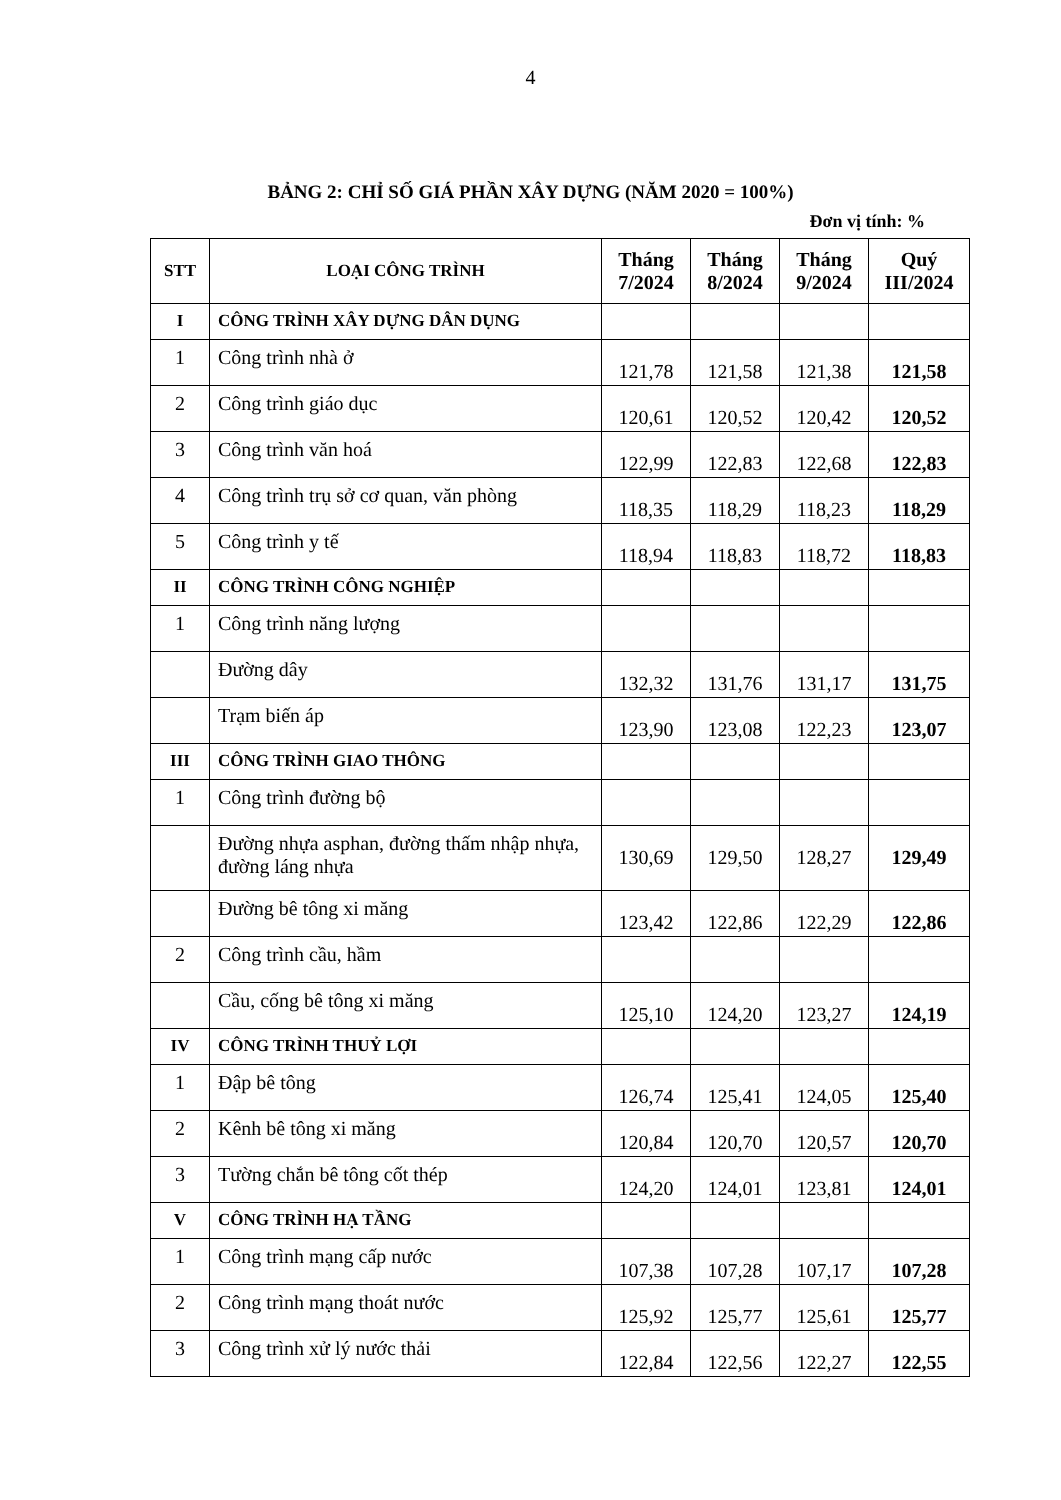4
BẢNG 2: CHỈ SỐ GIÁ PHẦN XÂY DỰNG (NĂM 2020 = 100%)
Đơn vị tính: %
| STT | LOẠI CÔNG TRÌNH | Tháng 7/2024 | Tháng 8/2024 | Tháng 9/2024 | Quý III/2024 |
| --- | --- | --- | --- | --- | --- |
| I | CÔNG TRÌNH XÂY DỰNG DÂN DỤNG | | | | |
| 1 | Công trình nhà ở | 121,78 | 121,58 | 121,38 | 121,58 |
| 2 | Công trình giáo dục | 120,61 | 120,52 | 120,42 | 120,52 |
| 3 | Công trình văn hoá | 122,99 | 122,83 | 122,68 | 122,83 |
| 4 | Công trình trụ sở cơ quan, văn phòng | 118,35 | 118,29 | 118,23 | 118,29 |
| 5 | Công trình y tế | 118,94 | 118,83 | 118,72 | 118,83 |
| II | CÔNG TRÌNH CÔNG NGHIỆP | | | | |
| 1 | Công trình năng lượng | | | | |
| | Đường dây | 132,32 | 131,76 | 131,17 | 131,75 |
| | Trạm biến áp | 123,90 | 123,08 | 122,23 | 123,07 |
| III | CÔNG TRÌNH GIAO THÔNG | | | | |
| 1 | Công trình đường bộ | | | | |
| | Đường nhựa asphan, đường thấm nhập nhựa, đường láng nhựa | 130,69 | 129,50 | 128,27 | 129,49 |
| | Đường bê tông xi măng | 123,42 | 122,86 | 122,29 | 122,86 |
| 2 | Công trình cầu, hầm | | | | |
| | Cầu, cống bê tông xi măng | 125,10 | 124,20 | 123,27 | 124,19 |
| IV | CÔNG TRÌNH THUỶ LỢI | | | | |
| 1 | Đập bê tông | 126,74 | 125,41 | 124,05 | 125,40 |
| 2 | Kênh bê tông xi măng | 120,84 | 120,70 | 120,57 | 120,70 |
| 3 | Tường chắn bê tông cốt thép | 124,20 | 124,01 | 123,81 | 124,01 |
| V | CÔNG TRÌNH HẠ TẦNG | | | | |
| 1 | Công trình mạng cấp nước | 107,38 | 107,28 | 107,17 | 107,28 |
| 2 | Công trình mạng thoát nước | 125,92 | 125,77 | 125,61 | 125,77 |
| 3 | Công trình xử lý nước thải | 122,84 | 122,56 | 122,27 | 122,55 |